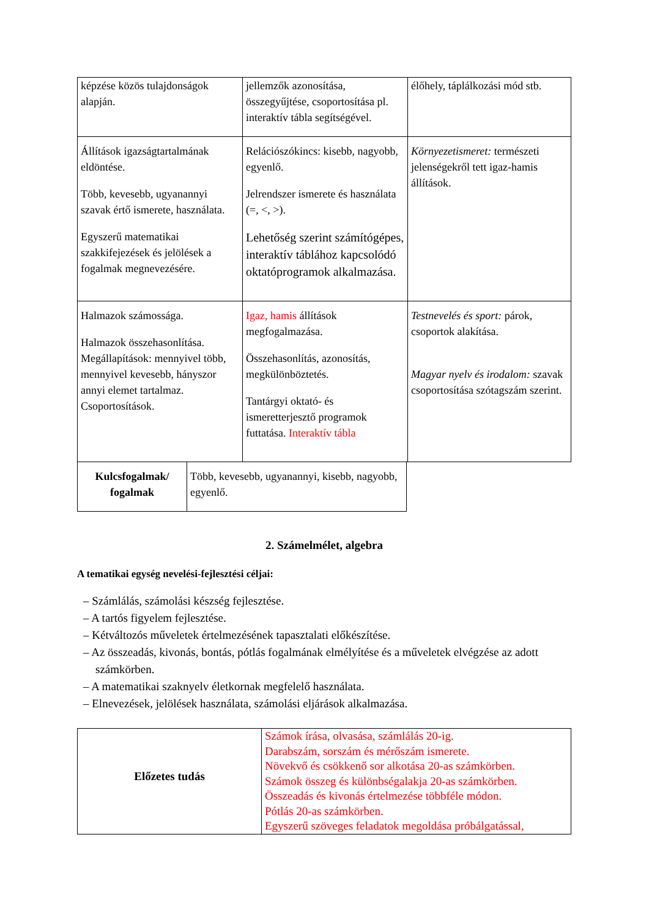| képzése közös tulajdonságok alapján. | jellemzők azonosítása, összegyűjtése, csoportosítása pl. interaktív tábla segítségével. | élőhely, táplálkozási mód stb. |
| Állítások igazságtartalmának eldöntése. Több, kevesebb, ugyanannyi szavak értő ismerete, használata. Egyszerű matematikai szakkifejezések és jelölések a fogalmak megnevezésére. | Relációszókincs: kisebb, nagyobb, egyenlő. Jelrendszer ismerete és használata (=, <, >). Lehetőség szerint számítógépes, interaktív táblához kapcsolódó oktatóprogramok alkalmazása. | Környezetismeret: természeti jelenségekről tett igaz-hamis állítások. |
| Halmazok számossága. Halmazok összehasonlítása. Megállapítások: mennyivel több, mennyivel kevesebb, hányszor annyi elemet tartalmaz. Csoportosítások. | Igaz, hamis állítások megfogalmazása. Összehasonlítás, azonosítás, megkülönböztetés. Tantárgyi oktató- és ismeretterjesztő programok futtatása. Interaktív tábla | Testnevelés és sport: párok, csoportok alakítása. Magyar nyelv és irodalom: szavak csoportosítása szótagszám szerint. |
| Kulcsfogalmak/ fogalmak | Több, kevesebb, ugyanannyi, kisebb, nagyobb, egyenlő. |
2. Számelmélet, algebra
A tematikai egység nevelési-fejlesztési céljai:
– Számlálás, számolási készség fejlesztése.
– A tartós figyelem fejlesztése.
– Kétváltozós műveletek értelmezésének tapasztalati előkészítése.
– Az összeadás, kivonás, bontás, pótlás fogalmának elmélyítése és a műveletek elvégzése az adott számkörben.
– A matematikai szaknyelv életkornak megfelelő használata.
– Elnevezések, jelölések használata, számolási eljárások alkalmazása.
| Előzetes tudás | Számok írása, olvasása, számlálás 20-ig. Darabszám, sorszám és mérőszám ismerete. Növekvő és csökkenő sor alkotása 20-as számkörben. Számok összeg és különbségalakja 20-as számkörben. Összeadás és kivonás értelmezése többféle módon. Pótlás 20-as számkörben. Egyszerű szöveges feladatok megoldása próbálgatással, |